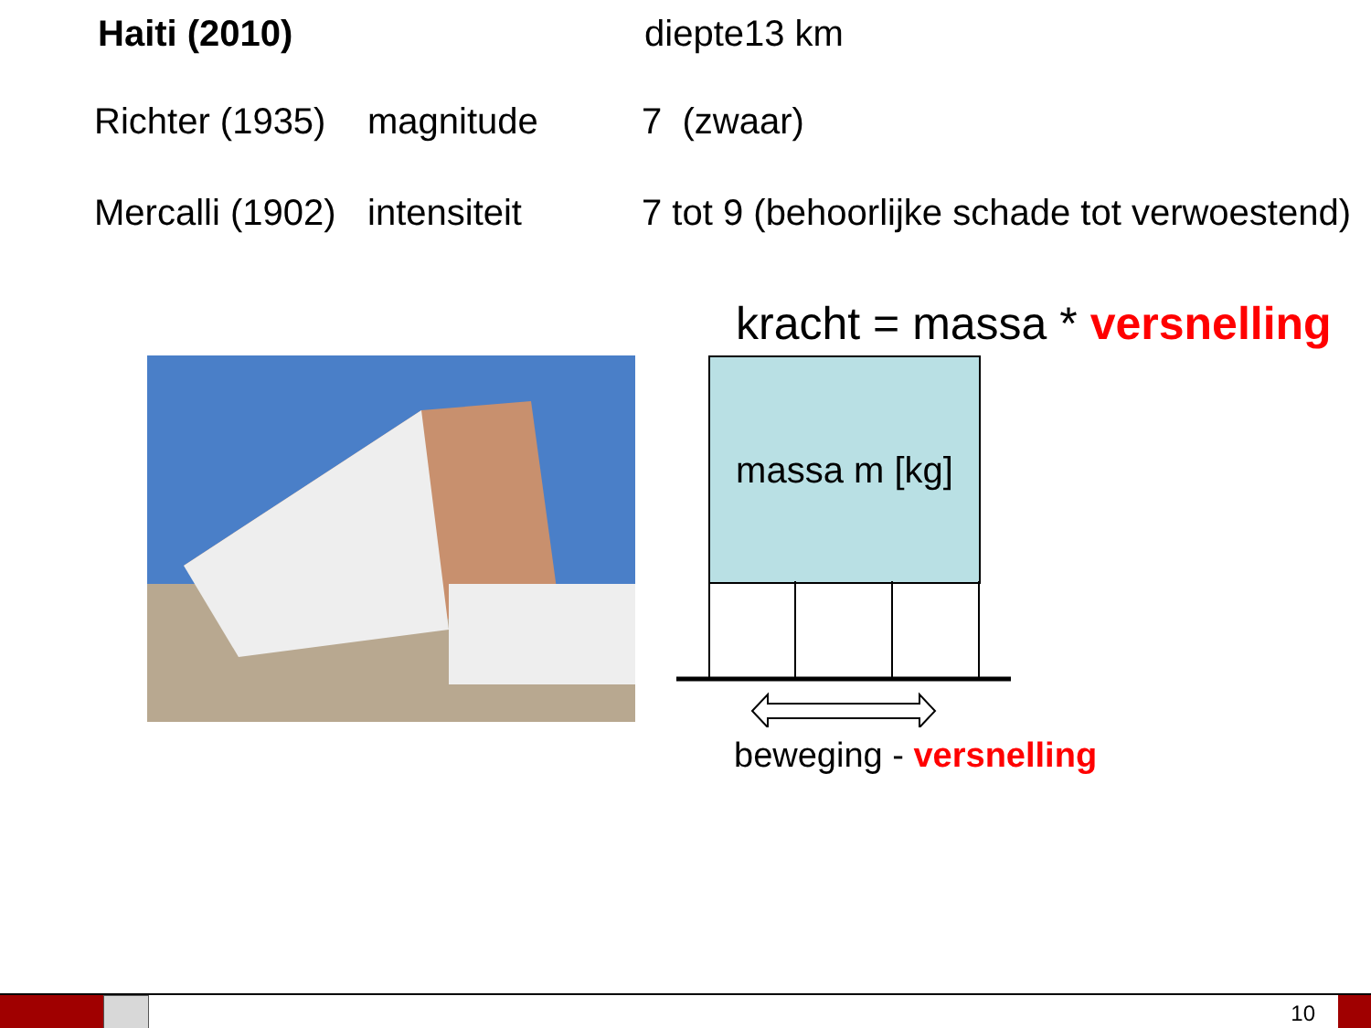Haiti (2010) diepte13 km
Richter (1935) magnitude 7 (zwaar)
Mercalli (1902) intensiteit 7 tot 9 (behoorlijke schade tot verwoestend)
kracht = massa * versnelling
massa m [kg]
beweging - versnelling
10